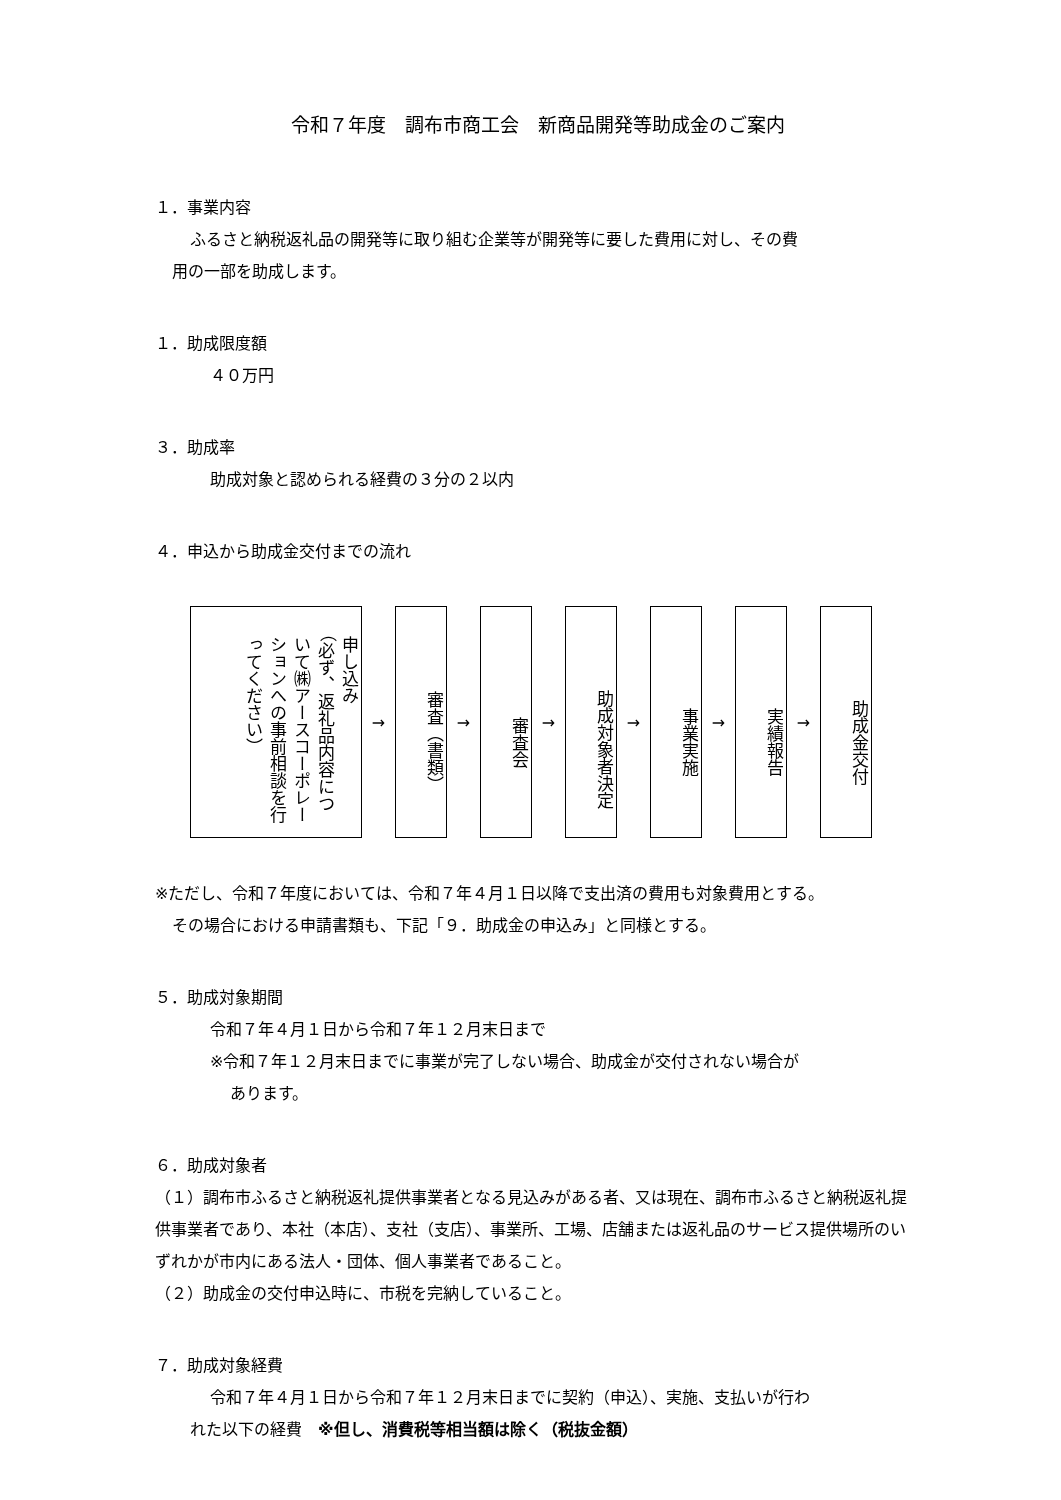令和７年度　調布市商工会　新商品開発等助成金のご案内
１．事業内容
ふるさと納税返礼品の開発等に取り組む企業等が開発等に要した費用に対し、その費
用の一部を助成します。
１．助成限度額
４０万円
３．助成率
助成対象と認められる経費の３分の２以内
４．申込から助成金交付までの流れ
申し込み
（必ず、返礼品内容につ
いて㈱アースコーポレー
ションへの事前相談を行
ってください）
→
審査（書類）
→
審査会
→
助成対象者決定
→
事業実施
→
実績報告
→
助成金交付
※ただし、令和７年度においては、令和７年４月１日以降で支出済の費用も対象費用とする。
その場合における申請書類も、下記「９．助成金の申込み」と同様とする。
５．助成対象期間
令和７年４月１日から令和７年１２月末日まで
※令和７年１２月末日までに事業が完了しない場合、助成金が交付されない場合が
あります。
６．助成対象者
（１）調布市ふるさと納税返礼提供事業者となる見込みがある者、又は現在、調布市ふるさと納税返礼提供事業者であり、本社（本店）、支社（支店）、事業所、工場、店舗または返礼品のサービス提供場所のいずれかが市内にある法人・団体、個人事業者であること。
（２）助成金の交付申込時に、市税を完納していること。
７．助成対象経費
令和７年４月１日から令和７年１２月末日までに契約（申込）、実施、支払いが行わ
れた以下の経費　※但し、消費税等相当額は除く（税抜金額）